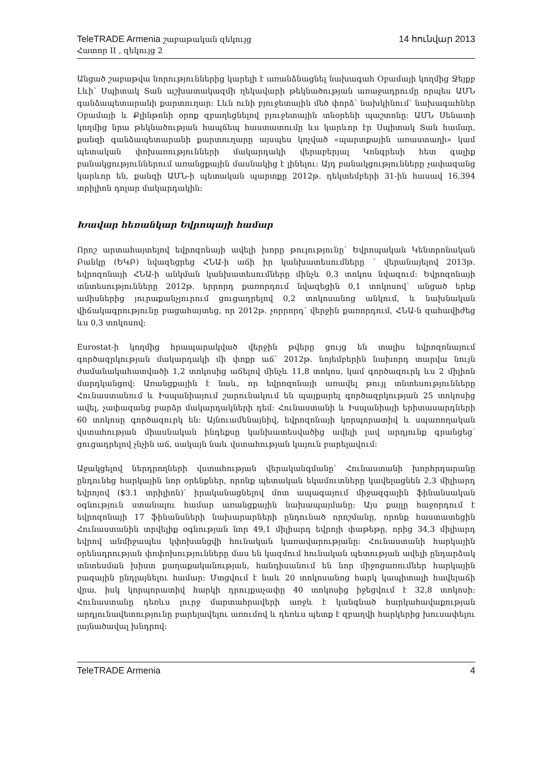TeleTRADE Armenia շաբաթական զեկույց 14 հունվար 2013
Հատոր II , զեկույց 2
Անցած շաբաթվա նորություններից կարելի է առանձնացնել նախագահ Օբամայի կողմից Ջեյքբ Լևի՝ Սպիտակ Տան աշխատակազմի ղեկավարի թեկնածության առաջադրումը որպես ԱՄՆ գանձապետարանի քարտուղար: Լևն ունի բյուջետային մեծ փորձ՝ նախկինում՝ նախագահներ Օբամայի և Քլինթոնի օրոք զբաղեցնելով բյուջետային տնօրենի պաշտոնը: ԱՄՆ Սենատի կողմից նրա թեկնածության հապճեպ հաստատումը ևս կարևոր էր Սպիտակ Տան համար, քանզի գանձապետարանի քարտուղարը այսպես կոչված «պարտքային առաստաղի» կամ պետական փոխառությունների մակարդակի վերաբերյալ Կոնգրեսի հետ գալիք բանակցություններում առանցքային մասնակից է լինելու: Այդ բանակցությունները չափազանց կարևոր են, քանզի ԱՄՆ-ի պետական պարտքը 2012թ. դեկտեմբերի 31-ին հասավ 16,394 տրիլիոն դոլար մակարդակին:
Խավար հեռանկար Եվրոպայի համար
Որոշ արտահայտելով եվրոզոնայի ավելի խորը թուլությունը՝ Եվրոպական Կենտրոնական Բանկը (ԵԿԲ) նվազեցրեց ՀՆԱ-ի աճի իր կանխատեսումները ՝ վերանայելով 2013թ. եվրոզոնայի ՀՆԱ-ի անկման կանխատեսումները մինչև 0,3 տոկոս նվազում: Եվրոզոնայի տնտեսությունները 2012թ. երրորդ քառորդում նվազեցին 0,1 տոկոսով՝ անցած երեք ամիսներից յուրաքանչյուրում ցուցադրելով 0,2 տոկոսանոց անկում, և նախնական վիճակագրությունը բացահայտեց, որ 2012թ. չորրորդ՝ վերջին քառորդում, ՀՆԱ-ն զահավիժեց ևս 0,3 տոկոսով:
Eurostat-ի կողմից հրապարակված վերջին թվերը ցույց են տալիս եվրոզոնայում գործազրկության մակարդակի մի փոքր աճ՝ 2012թ. նոյեմբերին նախորդ տարվա նույն ժամանակահատվածի 1,2 տոկոսից աճելով մինչև 11,8 տոկոս, կամ գործազուրկ ևս 2 միլիոն մարդկանցով: Առանցքային է նաև, որ եվրոզոնայի առավել թույլ տնտեսությունները Հունաստանում և Իսպանիայում շարունակում են պայքարել գործազրկության 25 տոկոսից ավել, չափազանց բարձր մակարդակների դեմ: Հունաստանի և Իսպանիայի երիտասարդների 60 տոկոսը գործազուրկ են: Այնուամենայնիվ, եվրոզոնայի կորպորատիվ և սպառողական վստահության միասնական ինդեքսը կանխատեսվածից ավելի լավ արդյունք գրանցեց՝ ցուցադրելով չնչին աճ, սակայն նաև վստահության կայուն բարելավում:
Աջակցելով ներդրողների վստահության վերականգմանը՝ Հունաստանի խորհրդարանը ընդունեց հարկային նոր օրենքներ, որոնք պետական եկամուտները կավելացնեն 2,3 միլիարդ եվրոյով ($3.1 տրիլիոն)՝ իրականացնելով մոտ ապագայում միջազգային ֆինանսական օգնություն ստանալու համար առանցքային նախապայմանը: Այս քայլը հաջորդում է եվրոզոնայի 17 ֆինանսների նախարարների ընդունած որոշմանը, որոնք հաստատեցին Հունաստանին տրվելիք օգնության նոր 49,1 միլիարդ եվրոյի փաթեթը, որից 34,3 միլիարդ եվրով անմիջապես կփոխանցվի հունական կառավարությանը: Հունաստանի հարկային օրենսդրության փոփոխությունները մաս են կազմում հունական պետության ավելի ընդարձակ տնտեսման խիստ քաղաքականության, հանդիսանում են նոր միջոցառումներ հարկային բազային ընդլայնելու համար: Մտցվում է նաև 20 տոկոսանոց հարկ կապիտալի հավելաճի վրա, իսկ կորպորատիվ հարկի դրույքաչափը 40 տոկոսից իջեցվում է 32,8 տոկոսի: Հունաստանը դեռևս լուրջ մարտահրավերի առջև է կանգնած հարկահավաքության արդյունավետությունը բարելավելու առումով և դեռևս պետք է զբաղվի հարկերից խուսափելու լայնածավալ խնդրով:
TeleTRADE Armenia 4